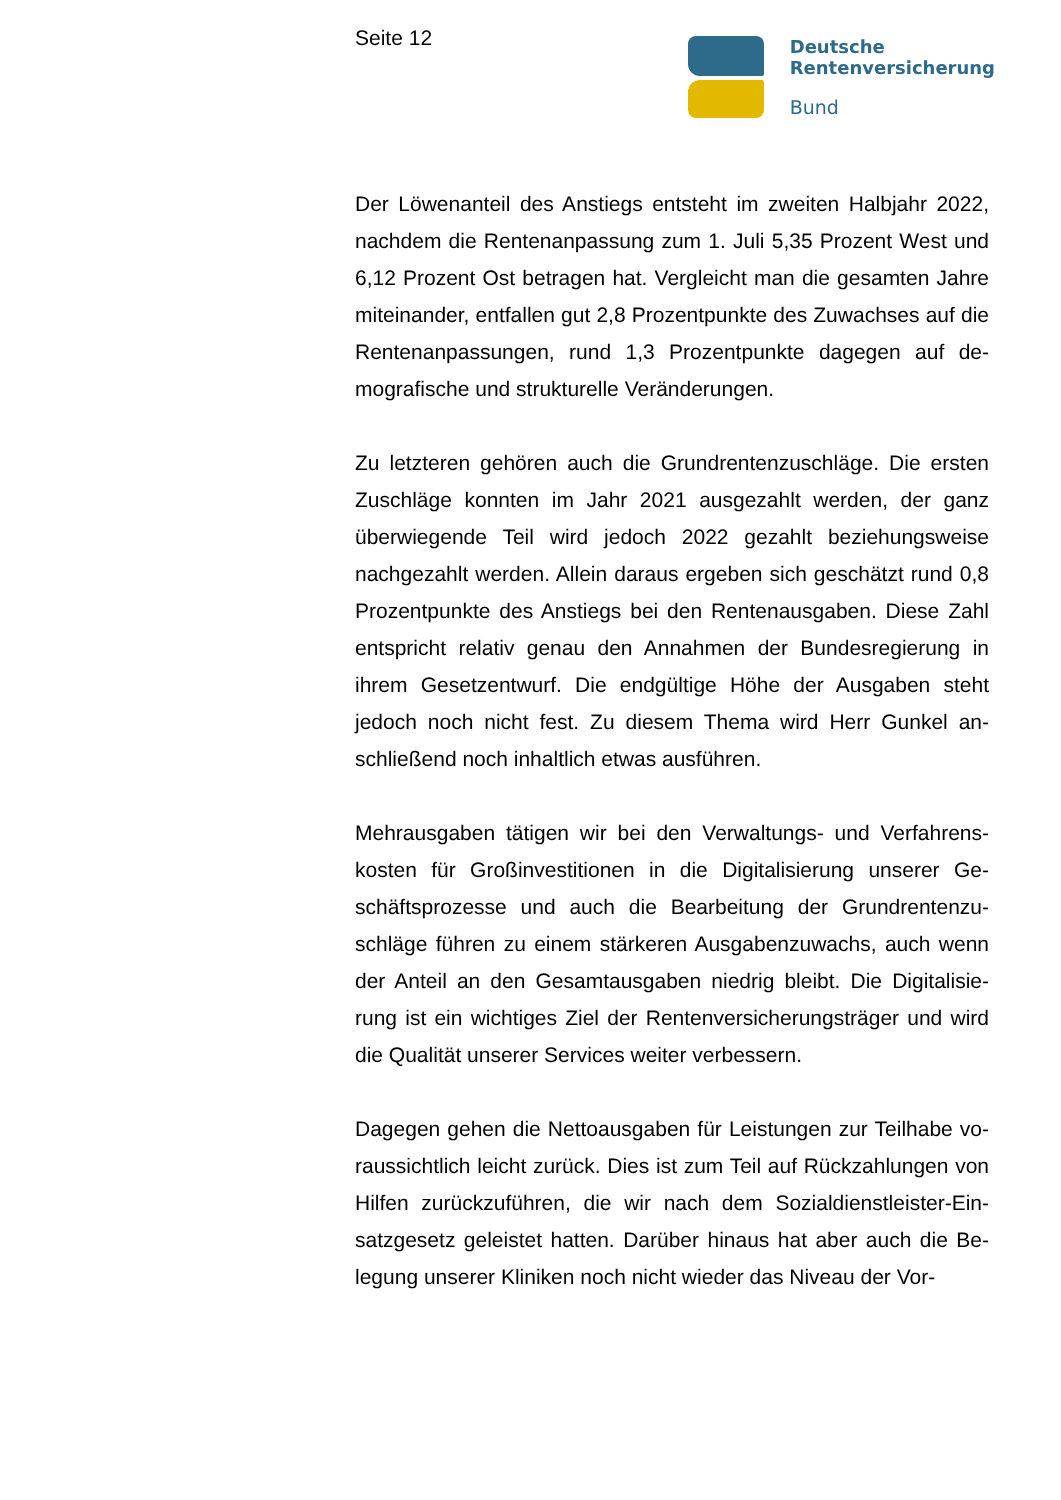Seite 12
Deutsche
Rentenversicherung
Bund
Der Löwenanteil des Anstiegs entsteht im zweiten Halbjahr 2022, nachdem die Rentenanpassung zum 1. Juli 5,35 Prozent West und 6,12 Prozent Ost betragen hat. Vergleicht man die gesamten Jahre miteinander, entfallen gut 2,8 Prozentpunkte des Zuwachses auf die Rentenanpassungen, rund 1,3 Prozentpunkte dagegen auf de­mografische und strukturelle Veränderungen.
Zu letzteren gehören auch die Grundrentenzuschläge. Die ersten Zuschläge konnten im Jahr 2021 ausgezahlt werden, der ganz überwiegende Teil wird jedoch 2022 gezahlt beziehungsweise nachgezahlt werden. Allein daraus ergeben sich geschätzt rund 0,8 Prozentpunkte des Anstiegs bei den Rentenausgaben. Diese Zahl entspricht relativ genau den Annahmen der Bundesregierung in ihrem Gesetzentwurf. Die endgültige Höhe der Ausgaben steht jedoch noch nicht fest. Zu diesem Thema wird Herr Gunkel an­schließend noch inhaltlich etwas ausführen.
Mehrausgaben tätigen wir bei den Verwaltungs- und Verfahrens­kosten für Großinvestitionen in die Digitalisierung unserer Ge­schäftsprozesse und auch die Bearbeitung der Grundrentenzu­schläge führen zu einem stärkeren Ausgabenzuwachs, auch wenn der Anteil an den Gesamtausgaben niedrig bleibt. Die Digitalisie­rung ist ein wichtiges Ziel der Rentenversicherungsträger und wird die Qualität unserer Services weiter verbessern.
Dagegen gehen die Nettoausgaben für Leistungen zur Teilhabe vo­raussichtlich leicht zurück. Dies ist zum Teil auf Rückzahlungen von Hilfen zurückzuführen, die wir nach dem Sozialdienstleister-Ein­satzgesetz geleistet hatten. Darüber hinaus hat aber auch die Be­legung unserer Kliniken noch nicht wieder das Niveau der Vor-